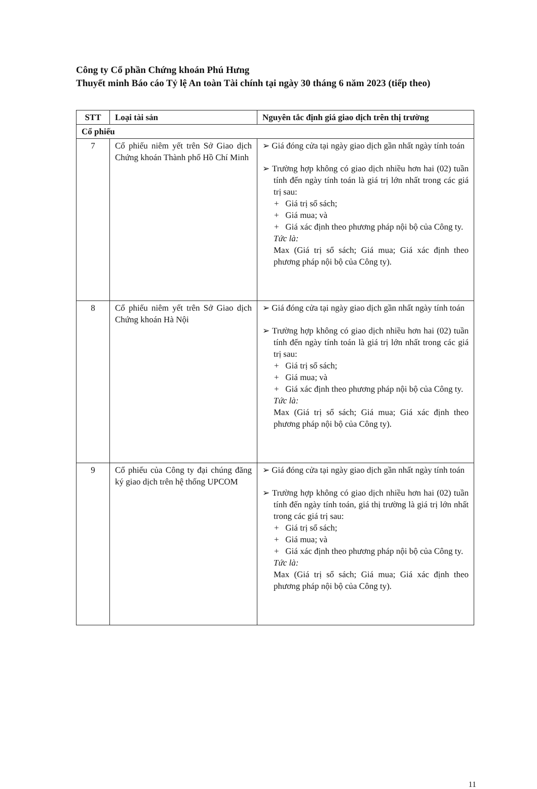Công ty Cổ phần Chứng khoán Phú Hưng
Thuyết minh Báo cáo Tỷ lệ An toàn Tài chính tại ngày 30 tháng 6 năm 2023 (tiếp theo)
| STT | Loại tài sản | Nguyên tắc định giá giao dịch trên thị trường |
| --- | --- | --- |
| Cổ phiếu | | |
| 7 | Cổ phiếu niêm yết trên Sở Giao dịch Chứng khoán Thành phố Hồ Chí Minh | ➢ Giá đóng cửa tại ngày giao dịch gần nhất ngày tính toán ➢ Trường hợp không có giao dịch nhiều hơn hai (02) tuần tính đến ngày tính toán là giá trị lớn nhất trong các giá trị sau: + Giá trị sổ sách; + Giá mua; và + Giá xác định theo phương pháp nội bộ của Công ty. Tức là: Max (Giá trị sổ sách; Giá mua; Giá xác định theo phương pháp nội bộ của Công ty). |
| 8 | Cổ phiếu niêm yết trên Sở Giao dịch Chứng khoán Hà Nội | ➢ Giá đóng cửa tại ngày giao dịch gần nhất ngày tính toán ➢ Trường hợp không có giao dịch nhiều hơn hai (02) tuần tính đến ngày tính toán là giá trị lớn nhất trong các giá trị sau: + Giá trị sổ sách; + Giá mua; và + Giá xác định theo phương pháp nội bộ của Công ty. Tức là: Max (Giá trị sổ sách; Giá mua; Giá xác định theo phương pháp nội bộ của Công ty). |
| 9 | Cổ phiếu của Công ty đại chúng đăng ký giao dịch trên hệ thống UPCOM | ➢ Giá đóng cửa tại ngày giao dịch gần nhất ngày tính toán ➢ Trường hợp không có giao dịch nhiều hơn hai (02) tuần tính đến ngày tính toán, giá thị trường là giá trị lớn nhất trong các giá trị sau: + Giá trị sổ sách; + Giá mua; và + Giá xác định theo phương pháp nội bộ của Công ty. Tức là: Max (Giá trị sổ sách; Giá mua; Giá xác định theo phương pháp nội bộ của Công ty). |
11